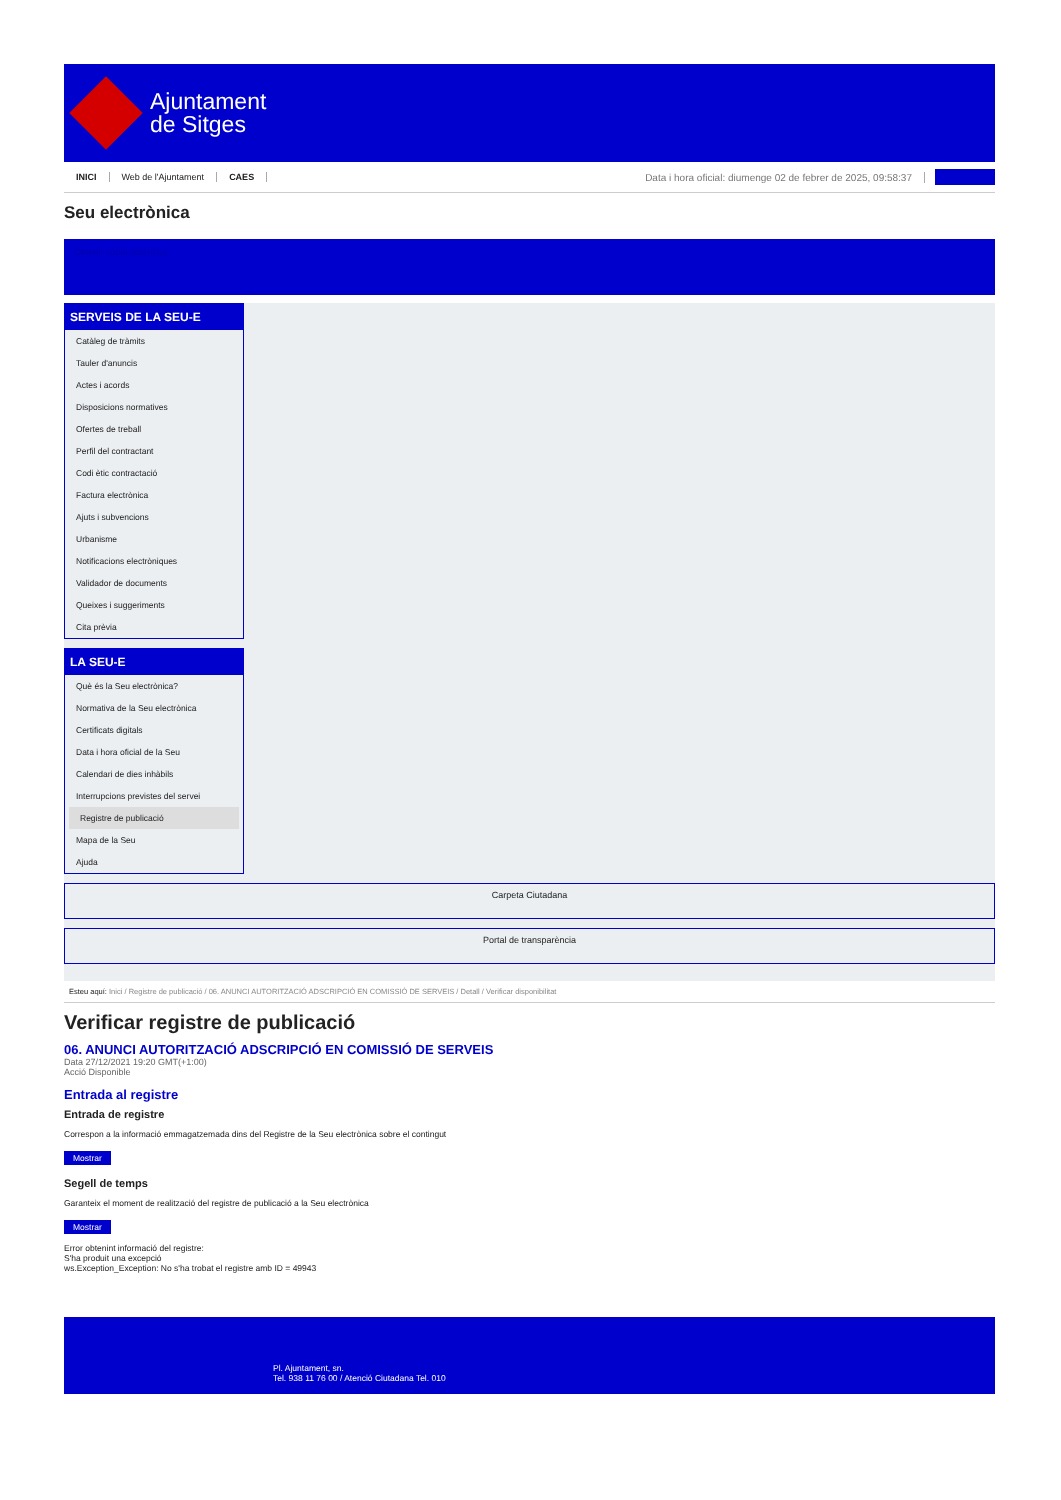Ajuntament
de Sitges
INICI Web de l'Ajuntament CAES Data i hora oficial: diumenge 02 de febrer de 2025, 09:58:37
Seu electrònica
Obtenir còpia autèntica
SERVEIS DE LA SEU-E
Catàleg de tràmits
Tauler d'anuncis
Actes i acords
Disposicions normatives
Ofertes de treball
Perfil del contractant
Codi ètic contractació
Factura electrònica
Ajuts i subvencions
Urbanisme
Notificacions electròniques
Validador de documents
Queixes i suggeriments
Cita prèvia
LA SEU-E
Què és la Seu electrònica?
Normativa de la Seu electrònica
Certificats digitals
Data i hora oficial de la Seu
Calendari de dies inhàbils
Interrupcions previstes del servei
Registre de publicació
Mapa de la Seu
Ajuda
Carpeta Ciutadana
Portal de transparència
Esteu aquí: Inici / Registre de publicació / 06. ANUNCI AUTORITZACIÓ ADSCRIPCIÓ EN COMISSIÓ DE SERVEIS / Detall / Verificar disponibilitat
Verificar registre de publicació
06. ANUNCI AUTORITZACIÓ ADSCRIPCIÓ EN COMISSIÓ DE SERVEIS
Data 27/12/2021 19:20 GMT(+1:00)
Acció Disponible
Entrada al registre
Entrada de registre
Correspon a la informació emmagatzemada dins del Registre de la Seu electrònica sobre el contingut
Mostrar
Segell de temps
Garanteix el moment de realització del registre de publicació a la Seu electrònica
Mostrar
Error obtenint informació del registre:
S'ha produit una excepció
ws.Exception_Exception: No s'ha trobat el registre amb ID = 49943
Pl. Ajuntament, sn.
Tel. 938 11 76 00 / Atenció Ciutadana Tel. 010